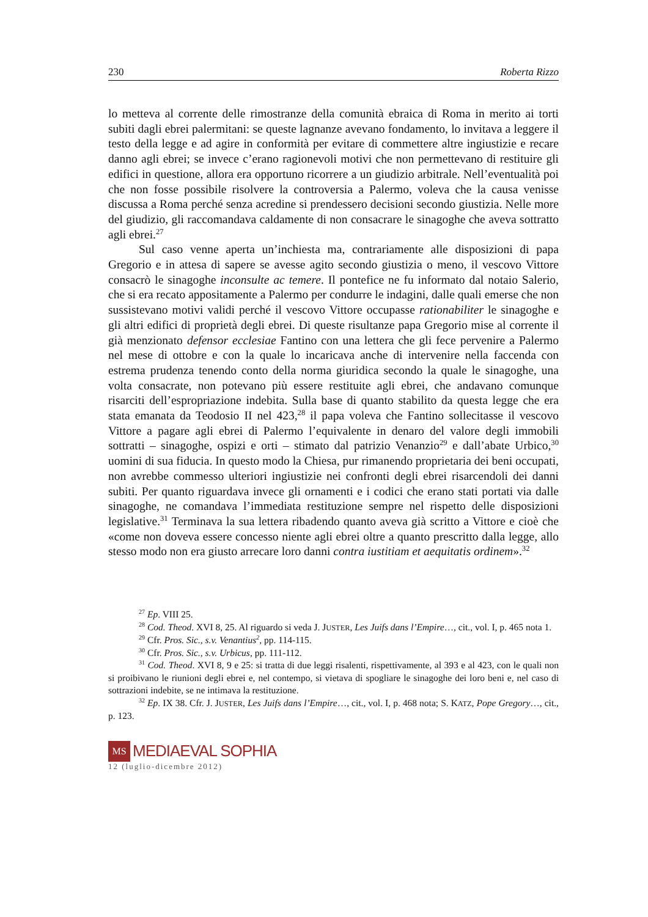230 Roberta Rizzo
lo metteva al corrente delle rimostranze della comunità ebraica di Roma in merito ai torti subiti dagli ebrei palermitani: se queste lagnanze avevano fondamento, lo invitava a leggere il testo della legge e ad agire in conformità per evitare di commettere altre ingiustizie e recare danno agli ebrei; se invece c’erano ragionevoli motivi che non permettevano di restituire gli edifici in questione, allora era opportuno ricorrere a un giudizio arbitrale. Nell’eventualità poi che non fosse possibile risolvere la controversia a Palermo, voleva che la causa venisse discussa a Roma perché senza acredine si prendessero decisioni secondo giustizia. Nelle more del giudizio, gli raccomandava caldamente di non consacrare le sinagoghe che aveva sottratto agli ebrei.<sup>27</sup>
Sul caso venne aperta un’inchiesta ma, contrariamente alle disposizioni di papa Gregorio e in attesa di sapere se avesse agito secondo giustizia o meno, il vescovo Vittore consacrò le sinagoghe inconsulte ac temere. Il pontefice ne fu informato dal notaio Salerio, che si era recato appositamente a Palermo per condurre le indagini, dalle quali emerse che non sussistevano motivi validi perché il vescovo Vittore occupasse rationabiliter le sinagoghe e gli altri edifici di proprietà degli ebrei. Di queste risultanze papa Gregorio mise al corrente il già menzionato defensor ecclesiae Fantino con una lettera che gli fece pervenire a Palermo nel mese di ottobre e con la quale lo incaricava anche di intervenire nella faccenda con estrema prudenza tenendo conto della norma giuridica secondo la quale le sinagoghe, una volta consacrate, non potevano più essere restituite agli ebrei, che andavano comunque risarciti dell’espropriazione indebita. Sulla base di quanto stabilito da questa legge che era stata emanata da Teodosio II nel 423,<sup>28</sup> il papa voleva che Fantino sollecitasse il vescovo Vittore a pagare agli ebrei di Palermo l’equivalente in denaro del valore degli immobili sottratti – sinagoghe, ospizi e orti – stimato dal patrizio Venanzio<sup>29</sup> e dall’abate Urbico,<sup>30</sup> uomini di sua fiducia. In questo modo la Chiesa, pur rimanendo proprietaria dei beni occupati, non avrebbe commesso ulteriori ingiustizie nei confronti degli ebrei risarcendoli dei danni subiti. Per quanto riguardava invece gli ornamenti e i codici che erano stati portati via dalle sinagoghe, ne comandava l’immediata restituzione sempre nel rispetto delle disposizioni legislative.<sup>31</sup> Terminava la sua lettera ribadendo quanto aveva già scritto a Vittore e cioè che «come non doveva essere concesso niente agli ebrei oltre a quanto prescritto dalla legge, allo stesso modo non era giusto arrecare loro danni contra iustitiam et aequitatis ordinem».<sup>32</sup>
<sup>27</sup> Ep. VIII 25.
<sup>28</sup> Cod. Theod. XVI 8, 25. Al riguardo si veda J. JUSTER, Les Juifs dans l’Empire…, cit., vol. I, p. 465 nota 1.
<sup>29</sup> Cfr. Pros. Sic., s.v. Venantius<sup>2</sup>, pp. 114-115.
<sup>30</sup> Cfr. Pros. Sic., s.v. Urbicus, pp. 111-112.
<sup>31</sup> Cod. Theod. XVI 8, 9 e 25: si tratta di due leggi risalenti, rispettivamente, al 393 e al 423, con le quali non si proibivano le riunioni degli ebrei e, nel contempo, si vietava di spogliare le sinagoghe dei loro beni e, nel caso di sottrazioni indebite, se ne intimava la restituzione.
<sup>32</sup> Ep. IX 38. Cfr. J. JUSTER, Les Juifs dans l’Empire…, cit., vol. I, p. 468 nota; S. KATZ, Pope Gregory…, cit., p. 123.
MS MEDIAEVAL SOPHIA
12 (luglio-dicembre 2012)